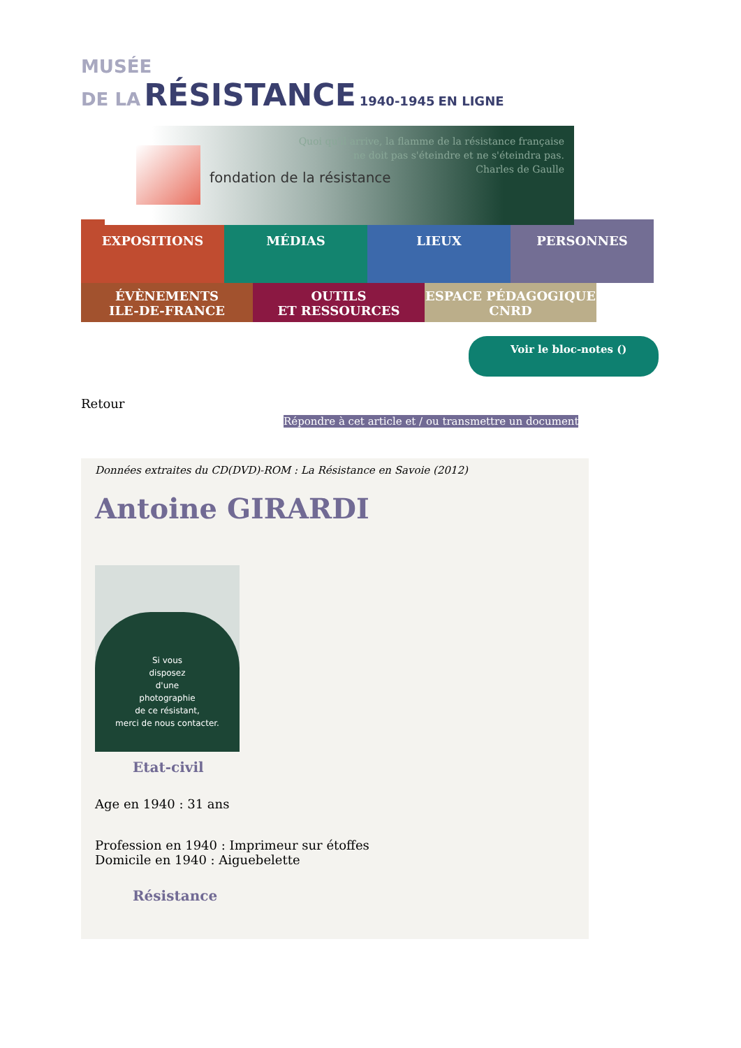MUSÉE
DE LA RÉSISTANCE 1940-1945 EN LIGNE
fondation de la résistance
Quoi qu'il arrive, la flamme de la résistance française
ne doit pas s'éteindre et ne s'éteindra pas.
Charles de Gaulle
EXPOSITIONS MÉDIAS LIEUX PERSONNES
ÉVÈNEMENTS
ILE-DE-FRANCE
OUTILS
ET RESSOURCES
ESPACE PÉDAGOGIQUE
CNRD
Voir le bloc-notes ()
Retour
Répondre à cet article et / ou transmettre un document
Données extraites du CD(DVD)-ROM : La Résistance en Savoie (2012)
Antoine GIRARDI
Si vous
disposez
d'une
photographie
de ce résistant,
merci de nous contacter.
Etat-civil
Age en 1940 : 31 ans
Profession en 1940 : Imprimeur sur étoffes
Domicile en 1940 : Aiguebelette
Résistance